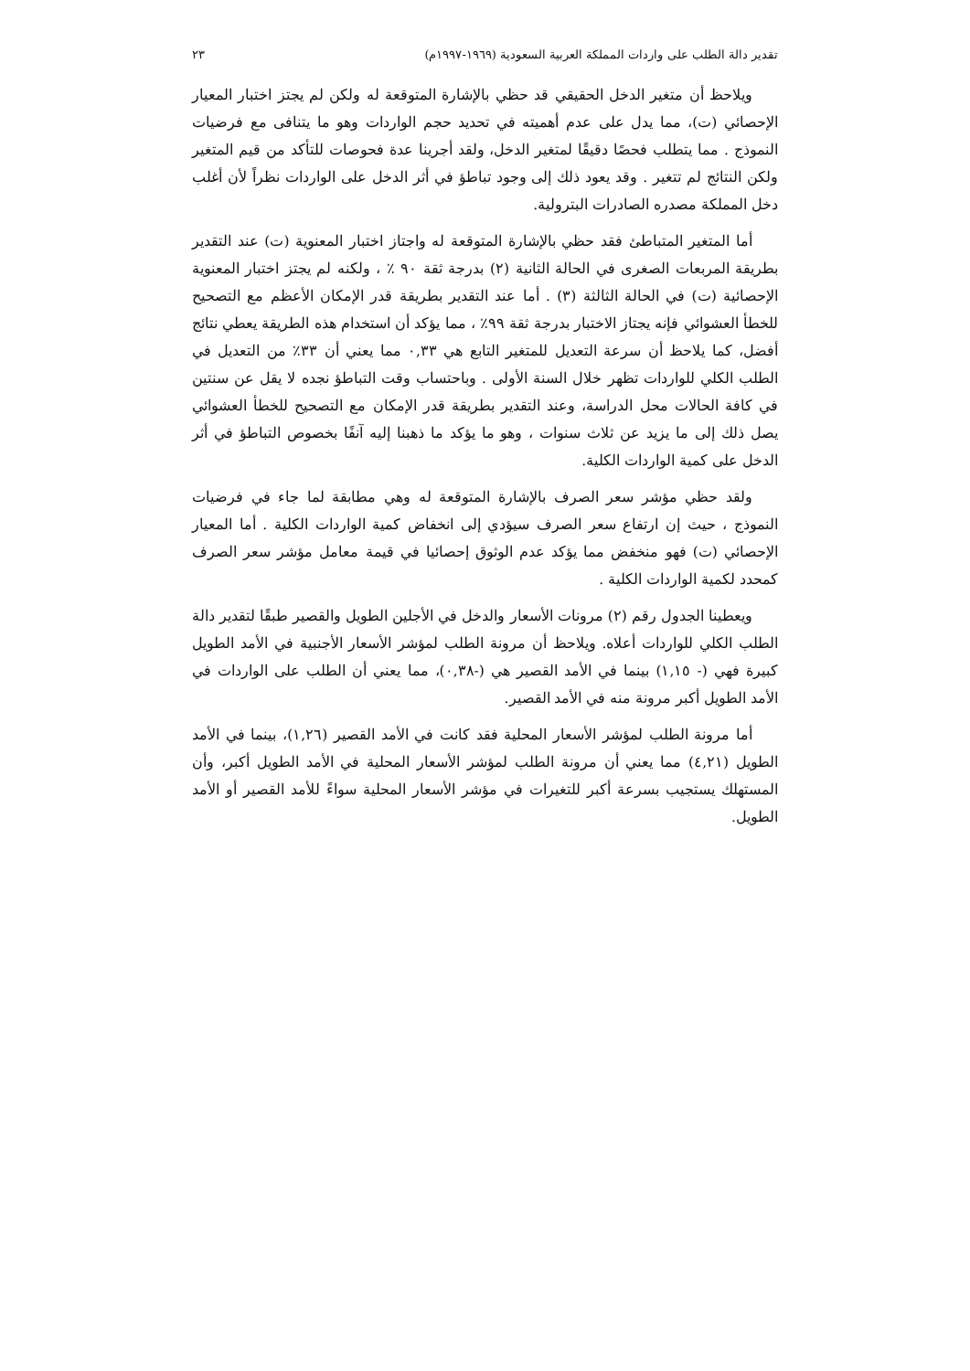تقدير دالة الطلب على واردات المملكة العربية السعودية (١٩٦٩-١٩٩٧م) ٢٣
ويلاحظ أن متغير الدخل الحقيقي قد حظي بالإشارة المتوقعة له ولكن لم يجتز اختبار المعيار الإحصائي (ت)، مما يدل على عدم أهميته في تحديد حجم الواردات وهو ما يتنافى مع فرضيات النموذج . مما يتطلب فحصًا دقيقًا لمتغير الدخل، ولقد أجرينا عدة فحوصات للتأكد من قيم المتغير ولكن النتائج لم تتغير . وقد يعود ذلك إلى وجود تباطؤ في أثر الدخل على الواردات نظراً لأن أغلب دخل المملكة مصدره الصادرات البترولية.
أما المتغير المتباطئ فقد حظي بالإشارة المتوقعة له واجتاز اختبار المعنوية (ت) عند التقدير بطريقة المربعات الصغرى في الحالة الثانية (٢) بدرجة ثقة ٩٠ ٪ ، ولكنه لم يجتز اختبار المعنوية الإحصائية (ت) في الحالة الثالثة (٣) . أما عند التقدير بطريقة قدر الإمكان الأعظم مع التصحيح للخطأ العشوائي فإنه يجتاز الاختبار بدرجة ثقة ٩٩٪ ، مما يؤكد أن استخدام هذه الطريقة يعطي نتائج أفضل، كما يلاحظ أن سرعة التعديل للمتغير التابع هي ٠,٣٣ مما يعني أن ٣٣٪ من التعديل في الطلب الكلي للواردات تظهر خلال السنة الأولى . وباحتساب وقت التباطؤ نجده لا يقل عن سنتين في كافة الحالات محل الدراسة، وعند التقدير بطريقة قدر الإمكان مع التصحيح للخطأ العشوائي يصل ذلك إلى ما يزيد عن ثلاث سنوات ، وهو ما يؤكد ما ذهبنا إليه آنفًا بخصوص التباطؤ في أثر الدخل على كمية الواردات الكلية.
ولقد حظي مؤشر سعر الصرف بالإشارة المتوقعة له وهي مطابقة لما جاء في فرضيات النموذج ، حيث إن ارتفاع سعر الصرف سيؤدي إلى انخفاض كمية الواردات الكلية . أما المعيار الإحصائي (ت) فهو منخفض مما يؤكد عدم الوثوق إحصائيا في قيمة معامل مؤشر سعر الصرف كمحدد لكمية الواردات الكلية .
ويعطينا الجدول رقم (٢) مرونات الأسعار والدخل في الأجلين الطويل والقصير طبقًا لتقدير دالة الطلب الكلي للواردات أعلاه. ويلاحظ أن مرونة الطلب لمؤشر الأسعار الأجنبية في الأمد الطويل كبيرة فهي (- ١,١٥) بينما في الأمد القصير هي (-٠,٣٨)، مما يعني أن الطلب على الواردات في الأمد الطويل أكبر مرونة منه في الأمد القصير.
أما مرونة الطلب لمؤشر الأسعار المحلية فقد كانت في الأمد القصير (١,٢٦)، بينما في الأمد الطويل (٤,٢١) مما يعني أن مرونة الطلب لمؤشر الأسعار المحلية في الأمد الطويل أكبر، وأن المستهلك يستجيب بسرعة أكبر للتغيرات في مؤشر الأسعار المحلية سواءً للأمد القصير أو الأمد الطويل.